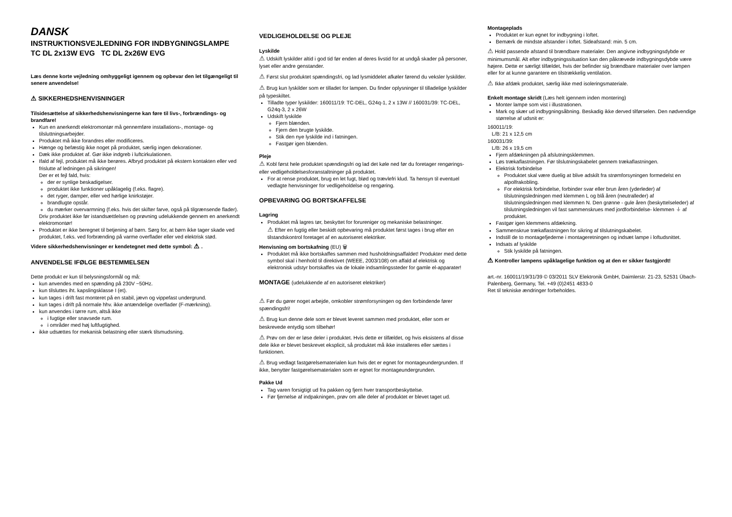DANSK
INSTRUKTIONSVEJLEDNING FOR INDBYGNINGSLAMPE
TC DL 2x13W EVG TC DL 2x26W EVG
Læs denne korte vejledning omhyggeligt igennem og opbevar den let tilgængeligt til senere anvendelse!
⚠ SIKKERHEDSHENVISNINGER
Tilsidesættelse af sikkerhedshenvisningerne kan føre til livs-, forbrændings- og brandfare!
Kun en anerkendt elektromontør må gennemføre installations-, montage- og tilsluttningsarbejder.
Produktet må ikke forandres eller modificeres.
Hænge og befæstig ikke noget på produktet, særlig ingen dekorationer.
Dæk ikke produktet af. Gør ikke indgreb i luftcirkulationen.
Ifald af fejl, produktet må ikke berøres. Afbryd produktet på ekstern kontakten eller ved frislutte af ledningen på sikringen!
Der er et fejl fald, hvis:
der er synlige beskadigelser.
produktet ikke funktioner upåklagelig (f.eks. flagre).
det ryger, damper, eller ved hørlige knirkstøjer.
brandlugte opstår.
du mærker overvarmning (f.eks. hvis det skifter farve, også på tilgrænsende flader).
Driv produktet ikke før istandsættlelsen og prøvning udelukkende gennem en anerkendt elektromontør!
Produktet er ikke beregnet til betjening af børn. Sørg for, at børn ikke tager skade ved produktet, f.eks. ved forbrænding på varme overflader eller ved elektrisk stød.
Videre sikkerhedshenvisninger er kendetegnet med dette symbol: ⚠ .
ANVENDELSE IFØLGE BESTEMMELSEN
Dette produkt er kun til belysningsformål og må:
kun anvendes med en spænding på 230V ~50Hz.
kun tilsluttes iht. kapslingsklasse I (et).
kun tages i drift fast monteret på en stabil, jævn og vippefast undergrund.
kun tages i drift på normale hhv. ikke antændelige overflader (F-mærkning).
kun anvendes i tørre rum, altså ikke
i fugtige eller snavsede rum.
i områder med høj luftfugtighed.
ikke udsættes for mekanisk belastning eller stærk tilsmudsning.
VEDLIGEHOLDELSE OG PLEJE
Lyskilde
⚠ Udskift lyskilder altid i god tid før enden af deres livstid for at undgå skader på personer, lyset eller andre genstander.
⚠ Først slut produktet spændingsfri, og lad lysmiddelet afkøler førend du veksler lyskilder.
⚠ Brug kun lyskilder som er tilladet for lampen. Du finder oplysninger til tilladelige lyskilder på typeskiltet.
Tilladte typer lyskilder: 160011/19: TC-DEL, G24q-1, 2 x 13W // 160031/39: TC-DEL, G24q-3, 2 x 26W
Udskift lyskilde
Fjern blænden.
Fjern den brugte lyskilde.
Stik den nye lyskilde ind i fatningen.
Fastgør igen blænden.
Pleje
⚠ Kobl først hele produktet spændingsfri og lad det køle ned før du foretager rengørings- eller vedligeholdelsesforanstaltninger på produktet.
For at rense produktet, brug en let fugt, blød og trævlefri klud. Ta hensyn til eventuel vedlagte henvisninger for vedligeholdelse og rengøring.
OPBEVARING OG BORTSKAFFELSE
Lagring
Produktet må lagres tør, beskyttet for forureniger og mekaniske belastninger.
⚠ Efter en fugtig eller beskidt opbevaring må produktet først tages i brug efter en tilstandskontrol foretaget af en autoriseret elektriker.
Henvisning om bortskafning (EU) 🗑
Produktet må ikke bortskaffes sammen med husholdningsaffaldet! Produkter med dette symbol skal i henhold til direktivet (WEEE, 2003/108) om affald af elektrisk og elektronisk udstyr bortskaffes via de lokale indsamlingssteder for gamle el-apparater!
MONTAGE (udelukkende af en autoriseret elektriker)
⚠ Før du gører noget arbejde, omkobler strømforsyningen og den forbindende fører spændingsfri!
⚠ Brug kun denne dele som er blevet leveret sammen med produktet, eller som er beskrevede entydig som tilbehør!
⚠ Prøv om der er løse deler i produktet. Hvis dette er tilfældet, og hvis eksistens af disse dele ikke er blevet beskrevet eksplicit, så produktet må ikke installeres eller sættes i funktionen.
⚠ Brug vedlagt fastgørelsematerialen kun hvis det er egnet for montageundergrunden. If ikke, benytter fastgørelsematerialen som er egnet for montageundergrunden.
Pakke Ud
Tag varen forsigtigt ud fra pakken og fjern hver transportbeskyttelse.
Før fjernelse af indpakningen, prøv om alle deler af produktet er blevet taget ud.
Montageplads
Produktet er kun egnet for indbygning i loftet.
Bemærk de mindste afstander i loftet. Sideafstand: min. 5 cm.
⚠ Hold passende afstand til brændbare materialer. Den angivne indbygningsdybde er minimumsmål. Alt efter indbygningssituation kan den påkrævede indbygningsdybde være højere. Dette er særligt tilfældet, hvis der befinder sig brændbare materialer over lampen eller for at kunne garantere en tilstrækkelig ventilation.
⚠ Ikke afdæk produktet, særlig ikke med isoleringsmateriale.
Enkelt montage skridt (Læs helt igennem inden montering)
Monter lampe som vist i illustrationen.
Mark og skær ud indbygningsåbning. Beskadig ikke derved tilførselen. Den nødvendige størrelse af udsnit er:
160011/19:
L/B: 21 x 12,5 cm
160031/39:
L/B: 26 x 19,5 cm
Fjern afdækningen på afslutningsklemmen.
Løs trækaflastningen. Før tilslutningskabelet gennem trækaflastningen.
Elektrisk forbindelse
Produktet skal være duelig at blive adskilt fra strømforsyningen formedelst en alpolfrakobling.
For elektrisk forbindelse, forbinder svar eller brun åren (yderleder) af tilslutningsledningen med klemmen L og blå åren (neutralleder) af tilslutningsledningen med klemmen N. Den grønne - gule åren (beskyttelseleder) af tilslutningsledningen vil fast sammenskrues med jordforbindelse- klemmen ⏚ af produktet.
Fastgør igen klemmens afdækning.
Sammenskrue trækaflastningen for sikring af tilslutningskabelet.
Indstill de to montagefjederne i montageretningen og indsæt lampe i loftudsnittet.
Indsats af lyskilde
Stik lyskilde på fatningen.
⚠ Kontroller lampens upåklagelige funktion og at den er sikker fastgjordt!
art.-nr. 160011/19/31/39 © 03/2011 SLV Elektronik GmbH, Daimlerstr. 21-23, 52531 Übach-Palenberg, Germany, Tel. +49 (0)2451 4833-0
Ret til tekniske ændringer forbeholdes.